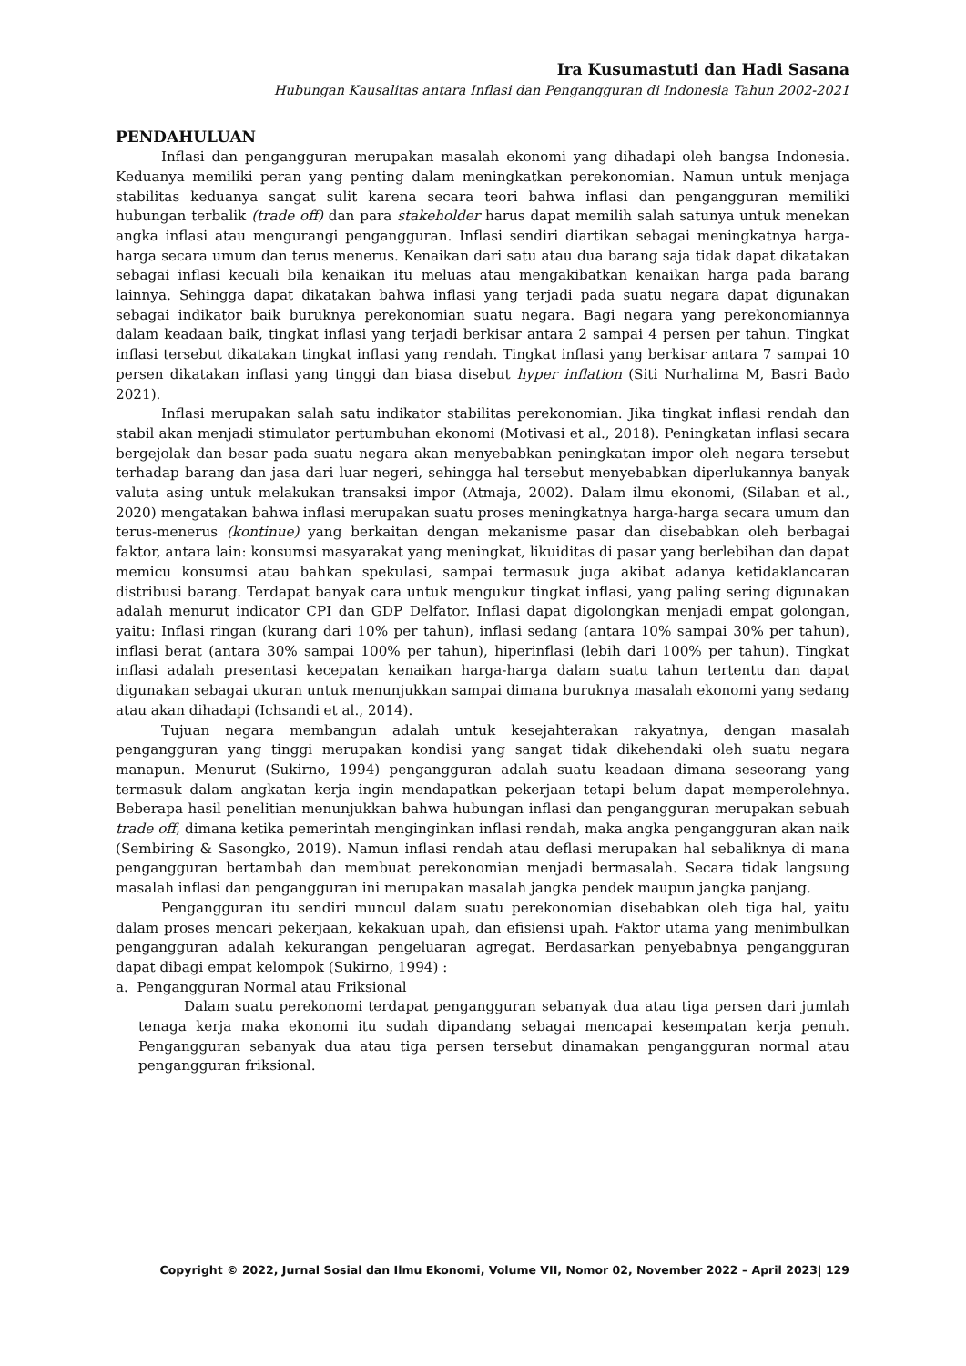Ira Kusumastuti dan Hadi Sasana
Hubungan Kausalitas antara Inflasi dan Pengangguran di Indonesia Tahun 2002-2021
PENDAHULUAN
Inflasi dan pengangguran merupakan masalah ekonomi yang dihadapi oleh bangsa Indonesia. Keduanya memiliki peran yang penting dalam meningkatkan perekonomian. Namun untuk menjaga stabilitas keduanya sangat sulit karena secara teori bahwa inflasi dan pengangguran memiliki hubungan terbalik (trade off) dan para stakeholder harus dapat memilih salah satunya untuk menekan angka inflasi atau mengurangi pengangguran. Inflasi sendiri diartikan sebagai meningkatnya harga-harga secara umum dan terus menerus. Kenaikan dari satu atau dua barang saja tidak dapat dikatakan sebagai inflasi kecuali bila kenaikan itu meluas atau mengakibatkan kenaikan harga pada barang lainnya. Sehingga dapat dikatakan bahwa inflasi yang terjadi pada suatu negara dapat digunakan sebagai indikator baik buruknya perekonomian suatu negara. Bagi negara yang perekonomiannya dalam keadaan baik, tingkat inflasi yang terjadi berkisar antara 2 sampai 4 persen per tahun. Tingkat inflasi tersebut dikatakan tingkat inflasi yang rendah. Tingkat inflasi yang berkisar antara 7 sampai 10 persen dikatakan inflasi yang tinggi dan biasa disebut hyper inflation (Siti Nurhalima M, Basri Bado 2021).
Inflasi merupakan salah satu indikator stabilitas perekonomian. Jika tingkat inflasi rendah dan stabil akan menjadi stimulator pertumbuhan ekonomi (Motivasi et al., 2018). Peningkatan inflasi secara bergejolak dan besar pada suatu negara akan menyebabkan peningkatan impor oleh negara tersebut terhadap barang dan jasa dari luar negeri, sehingga hal tersebut menyebabkan diperlukannya banyak valuta asing untuk melakukan transaksi impor (Atmaja, 2002). Dalam ilmu ekonomi, (Silaban et al., 2020) mengatakan bahwa inflasi merupakan suatu proses meningkatnya harga-harga secara umum dan terus-menerus (kontinue) yang berkaitan dengan mekanisme pasar dan disebabkan oleh berbagai faktor, antara lain: konsumsi masyarakat yang meningkat, likuiditas di pasar yang berlebihan dan dapat memicu konsumsi atau bahkan spekulasi, sampai termasuk juga akibat adanya ketidaklancaran distribusi barang. Terdapat banyak cara untuk mengukur tingkat inflasi, yang paling sering digunakan adalah menurut indicator CPI dan GDP Delfator. Inflasi dapat digolongkan menjadi empat golongan, yaitu: Inflasi ringan (kurang dari 10% per tahun), inflasi sedang (antara 10% sampai 30% per tahun), inflasi berat (antara 30% sampai 100% per tahun), hiperinflasi (lebih dari 100% per tahun). Tingkat inflasi adalah presentasi kecepatan kenaikan harga-harga dalam suatu tahun tertentu dan dapat digunakan sebagai ukuran untuk menunjukkan sampai dimana buruknya masalah ekonomi yang sedang atau akan dihadapi (Ichsandi et al., 2014).
Tujuan negara membangun adalah untuk kesejahterakan rakyatnya, dengan masalah pengangguran yang tinggi merupakan kondisi yang sangat tidak dikehendaki oleh suatu negara manapun. Menurut (Sukirno, 1994) pengangguran adalah suatu keadaan dimana seseorang yang termasuk dalam angkatan kerja ingin mendapatkan pekerjaan tetapi belum dapat memperolehnya. Beberapa hasil penelitian menunjukkan bahwa hubungan inflasi dan pengangguran merupakan sebuah trade off, dimana ketika pemerintah menginginkan inflasi rendah, maka angka pengangguran akan naik (Sembiring & Sasongko, 2019). Namun inflasi rendah atau deflasi merupakan hal sebaliknya di mana pengangguran bertambah dan membuat perekonomian menjadi bermasalah. Secara tidak langsung masalah inflasi dan pengangguran ini merupakan masalah jangka pendek maupun jangka panjang.
Pengangguran itu sendiri muncul dalam suatu perekonomian disebabkan oleh tiga hal, yaitu dalam proses mencari pekerjaan, kekakuan upah, dan efisiensi upah. Faktor utama yang menimbulkan pengangguran adalah kekurangan pengeluaran agregat. Berdasarkan penyebabnya pengangguran dapat dibagi empat kelompok (Sukirno, 1994) :
a. Pengangguran Normal atau Friksional
Dalam suatu perekonomi terdapat pengangguran sebanyak dua atau tiga persen dari jumlah tenaga kerja maka ekonomi itu sudah dipandang sebagai mencapai kesempatan kerja penuh. Pengangguran sebanyak dua atau tiga persen tersebut dinamakan pengangguran normal atau pengangguran friksional.
Copyright © 2022, Jurnal Sosial dan Ilmu Ekonomi, Volume VII, Nomor 02, November 2022 – April 2023| 129